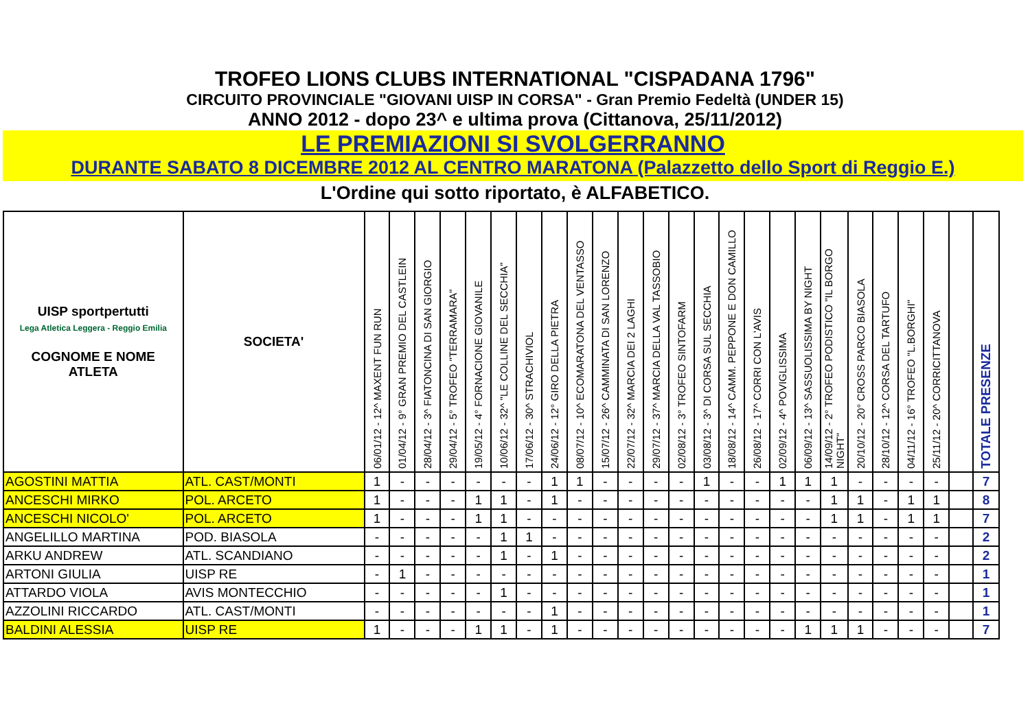TROFEO LIONS CLUBS INTERNATIONAL "CISPADANA 1796"
CIRCUITO PROVINCIALE "GIOVANI UISP IN CORSA" - Gran Premio Fedeltà (UNDER 15)
ANNO 2012 - dopo 23^ e ultima prova (Cittanova, 25/11/2012)
LE PREMIAZIONI SI SVOLGERRANNO
DURANTE SABATO 8 DICEMBRE 2012 AL CENTRO MARATONA (Palazzetto dello Sport di Reggio E.)
L'Ordine qui sotto riportato, è ALFABETICO.
| UISP sportpertutti Lega Atletica Leggera - Reggio Emilia COGNOME E NOME ATLETA | SOCIETA' | 06/01/12 - 12^ MAXENT FUN RUN | 01/04/12 - 9° GRAN PREMIO DEL CASTLEIN | 28/04/12 - 3^ FIATONCINA DI SAN GIORGIO | 29/04/12 - 5° TROFEO "TERRAMARA" | 19/05/12 - 4° FORNACIONE GIOVANILE | 10/06/12 - 32^ "LE COLLINE DEL SECCHIA" | 17/06/12 - 30^ STRACHIVIOL | 24/06/12 - 12° GIRO DELLA PIETRA | 08/07/12 - 10^ ECOMARATONA DEL VENTASSO | 15/07/12 - 26^ CAMMINATA DI SAN LORENZO | 22/07/12 - 32^ MARCIA DEI 2 LAGHI | 29/07/12 - 37^ MARCIA DELLA VAL TASSOBIO | 02/08/12 - 3° TROFEO SINTOFARM | 03/08/12 - 3^ DI CORSA SUL SECCHIA | 18/08/12 - 14^ CAMM. PEPPONE E DON CAMILLO | 26/08/12 - 17^ CORRI CON L'AVIS | 02/09/12 - 4^ POVIGLISSIMA | 06/09/12 - 13^ SASSUOLISSIMA BY NIGHT | 14/09/12 - 2° TROFEO PODISTICO "IL BORGO NIGHT" | 20/10/12 - 20° CROSS PARCO BIASOLA | 28/10/12 - 12^ CORSA DEL TARTUFO | 04/11/12 - 16° TROFEO "L.BORGHI" | 25/11/12 - 20^ CORRICITTANOVA | | TOTALE PRESENZE |
| --- | --- | --- | --- | --- | --- | --- | --- | --- | --- | --- | --- | --- | --- | --- | --- | --- | --- | --- | --- | --- | --- | --- | --- | --- | --- | --- |
| AGOSTINI MATTIA | ATL. CAST/MONTI | 1 | - | - | - | - | - | - | 1 | 1 | - | - | - | - | 1 | - | - | 1 | 1 | 1 | - | - | - | - | | 7 |
| ANCESCHI MIRKO | POL. ARCETO | 1 | - | - | - | 1 | 1 | - | 1 | - | - | - | - | - | - | - | - | - | - | 1 | 1 | - | 1 | 1 | | 8 |
| ANCESCHI NICOLO' | POL. ARCETO | 1 | - | - | - | 1 | 1 | - | - | - | - | - | - | - | - | - | - | - | - | 1 | 1 | - | 1 | 1 | | 7 |
| ANGELILLO MARTINA | POD. BIASOLA | - | - | - | - | - | 1 | 1 | - | - | - | - | - | - | - | - | - | - | - | - | - | - | - | - | | 2 |
| ARKU ANDREW | ATL. SCANDIANO | - | - | - | - | - | 1 | - | 1 | - | - | - | - | - | - | - | - | - | - | - | - | - | - | - | | 2 |
| ARTONI GIULIA | UISP RE | - | 1 | - | - | - | - | - | - | - | - | - | - | - | - | - | - | - | - | - | - | - | - | - | | 1 |
| ATTARDO VIOLA | AVIS MONTECCHIO | - | - | - | - | - | 1 | - | - | - | - | - | - | - | - | - | - | - | - | - | - | - | - | - | | 1 |
| AZZOLINI RICCARDO | ATL. CAST/MONTI | - | - | - | - | - | - | - | 1 | - | - | - | - | - | - | - | - | - | - | - | - | - | - | - | | 1 |
| BALDINI ALESSIA | UISP RE | 1 | - | - | - | 1 | 1 | - | 1 | - | - | - | - | - | - | - | - | - | 1 | 1 | 1 | - | - | - | | 7 |